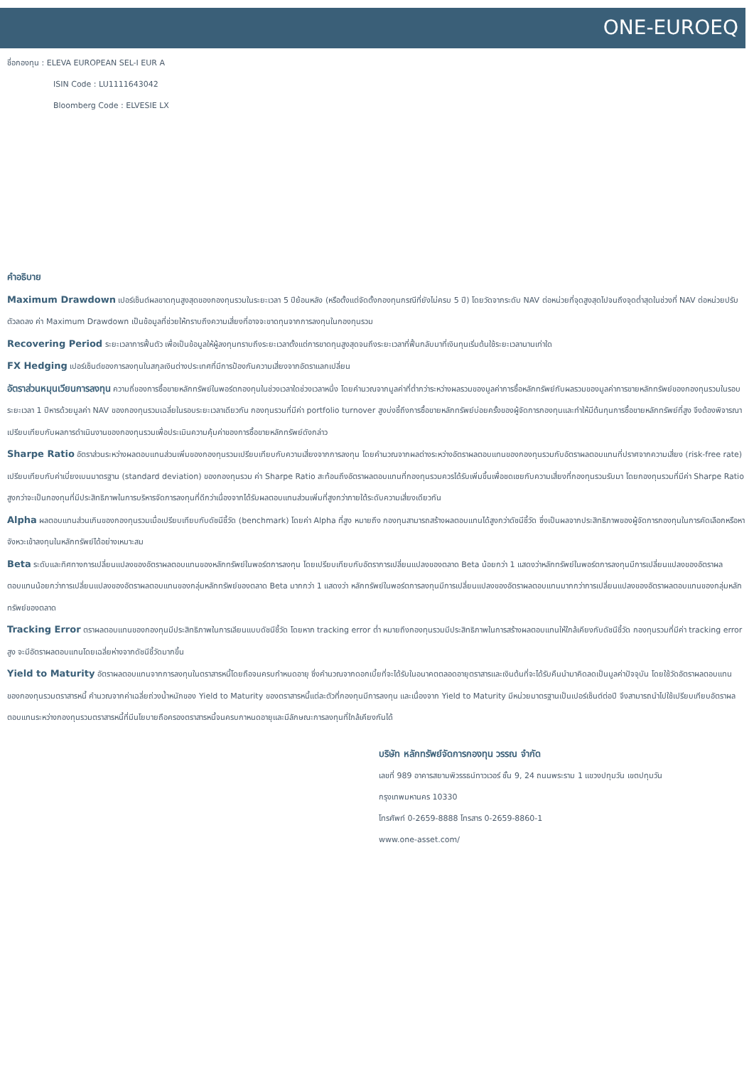ONE-EUROEQ
ชื่อกองทุน : ELEVA EUROPEAN SEL-I EUR A
ISIN Code : LU1111643042
Bloomberg Code : ELVESIE LX
คำอธิบาย
Maximum Drawdown เปอร์เซ็นต์ผลขาดทุนสูงสุดของกองทุนรวมในระยะเวลา 5 ปีย้อนหลัง (หรือตั้งแต่จัดตั้งกองทุนกรณีที่ยังไม่ครบ 5 ปี) โดยวัดจากระดับ NAV ต่อหน่วยที่จุดสูงสุดไปจนถึงจุดต่ำสุดในช่วงที่ NAV ต่อหน่วยปรับตัวลดลง ค่า Maximum Drawdown เป็นข้อมูลที่ช่วยให้ทราบถึงความเสี่ยงที่อาจจะขาดทุนจากการลงทุนในกองทุนรวม
Recovering Period ระยะเวลาการฟื้นตัว เพื่อเป็นข้อมูลให้ผู้ลงทุนทราบถึงระยะเวลาตั้งแต่การขาดทุนสูงสุดจนถึงระยะเวลาที่ฟื้นกลับมาที่เงินทุนเริ่มต้นใช้ระยะเวลานานเท่าใด
FX Hedging เปอร์เซ็นต์ของการลงทุนในสกุลเงินต่างประเทศที่มีการป้องกันความเสี่ยงจากอัตราแลกเปลี่ยน
อัตราส่วนหมุนเวียนการลงทุน ความถี่ของการซื้อขายหลักทรัพย์ในพอร์ตกองทุนในช่วงเวลาใดช่วงเวลาหนึ่ง โดยคำนวณจากมูลค่าที่ต่ำกว่าระหว่างผลรวมของมูลค่าการซื้อหลักทรัพย์กับผลรวมของมูลค่าการขายหลักทรัพย์ของกองทุนรวมในรอบระยะเวลา 1 ปีหารด้วยมูลค่า NAV ของกองทุนรวมเฉลี่ยในรอบระยะเวลาเดียวกัน กองทุนรวมที่มีค่า portfolio turnover สูงบ่งชี้ถึงการซื้อขายหลักทรัพย์บ่อยครั้งของผู้จัดการกองทุนและทำให้มีต้นทุนการซื้อขายหลักทรัพย์ที่สูง จึงต้องพิจารณาเปรียบเทียบกับผลการดำเนินงานของกองทุนรวมเพื่อประเมินความคุ้มค่าของการซื้อขายหลักทรัพย์ดังกล่าว
Sharpe Ratio อัตราส่วนระหว่างผลตอบแทนส่วนเพิ่มของกองทุนรวมเปรียบเทียบกับความเสี่ยงจากการลงทุน โดยคำนวณจากผลต่างระหว่างอัตราผลตอบแทนของกองทุนรวมกับอัตราผลตอบแทนที่ปราศจากความเสี่ยง (risk-free rate) เปรียบเทียบกับค่าเบี่ยงเบนมาตรฐาน (standard deviation) ของกองทุนรวม ค่า Sharpe Ratio สะท้อนถึงอัตราผลตอบแทนที่กองทุนรวมควรได้รับเพิ่มขึ้นเพื่อชดเชยกับความเสี่ยงที่กองทุนรวมรับมา โดยกองทุนรวมที่มีค่า Sharpe Ratio สูงกว่าจะเป็นกองทุนที่มีประสิทธิภาพในการบริหารจัดการลงทุนที่ดีกว่าเนื่องจากได้รับผลตอบแทนส่วนเพิ่มที่สูงกว่าภายใต้ระดับความเสี่ยงเดียวกัน
Alpha ผลตอบแทนส่วนเกินของกองทุนรวมเมื่อเปรียบเทียบกับดัชนีชี้วัด (benchmark) โดยค่า Alpha ที่สูง หมายถึง กองทุนสามารถสร้างผลตอบแทนได้สูงกว่าดัชนีชี้วัด ซึ่งเป็นผลจากประสิทธิภาพของผู้จัดการกองทุนในการคัดเลือกหรือหาจังหวะเข้าลงทุนในหลักทรัพย์ได้อย่างเหมาะสม
Beta ระดับและทิศทางการเปลี่ยนแปลงของอัตราผลตอบแทนของหลักทรัพย์ในพอร์ตการลงทุน โดยเปรียบเทียบกับอัตราการเปลี่ยนแปลงของตลาด Beta น้อยกว่า 1 แสดงว่าหลักทรัพย์ในพอร์ตการลงทุนมีการเปลี่ยนแปลงของอัตราผลตอบแทนน้อยกว่าการเปลี่ยนแปลงของอัตราผลตอบแทนของกลุ่มหลักทรัพย์ของตลาด Beta มากกว่า 1 แสดงว่า หลักทรัพย์ในพอร์ตการลงทุนมีการเปลี่ยนแปลงของอัตราผลตอบแทนมากกว่าการเปลี่ยนแปลงของอัตราผลตอบแทนของกลุ่มหลักทรัพย์ของตลาด
Tracking Error ตราผลตอบแทนของกองทุนมีประสิทธิภาพในการเลียนแบบดัชนีชี้วัด โดยหาก tracking error ต่ำ หมายถึงกองทุนรวมมีประสิทธิภาพในการสร้างผลตอบแทนให้ใกล้เคียงกับดัชนีชี้วัด กองทุนรวมที่มีค่า tracking error สูง จะมีอัตราผลตอบแทนโดยเฉลี่ยห่างจากดัชนีชี้วัดมากขึ้น
Yield to Maturity อัตราผลตอบแทนจากการลงทุนในตราสารหนี้โดยถือจนครบกำหนดอายุ ซึ่งคำนวณจากดอกเบี้ยที่จะได้รับในอนาคตตลอดอายุตราสารและเงินต้นที่จะได้รับคืนนำมาคิดลดเป็นมูลค่าปัจจุบัน โดยใช้วัดอัตราผลตอบแทนของกองทุนรวมตราสารหนี้ คำนวณจากค่าเฉลี่ยถ่วงน้ำหนักของ Yield to Maturity ของตราสารหนี้แต่ละตัวที่กองทุนมีการลงทุน และเนื่องจาก Yield to Maturity มีหน่วยมาตรฐานเป็นเปอร์เซ็นต์ต่อปี จึงสามารถนำไปใช้เปรียบเทียบอัตราผลตอบแทนระหว่างกองทุนรวมตราสารหนี้ที่มีนโยบายถือครองตราสารหนี้จนครบกาหนดอายุและมีลักษณะการลงทุนที่ใกล้เคียงกันได้
บริษัท หลักทรัพย์จัดการกองทุน วรรณ จำกัด
เลขที่ 989 อาคารสยามพิวรรธน์ทาวเวอร์ ชั้น 9, 24 ถนนพระราม 1 แขวงปทุมวัน เขตปทุมวัน
กรุงเทพมหานคร 10330
โทรศัพท์ 0-2659-8888 โทรสาร 0-2659-8860-1
www.one-asset.com/